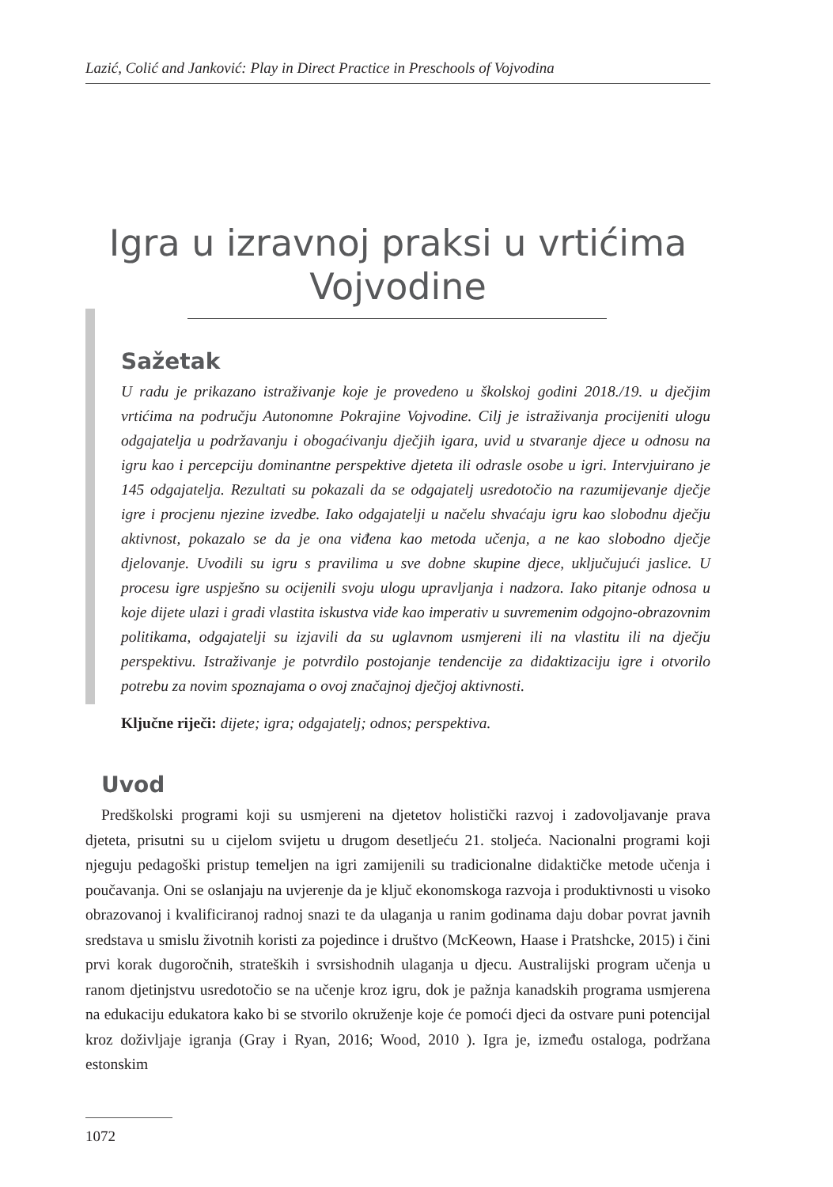Lazić, Colić and Janković: Play in Direct Practice in Preschools of Vojvodina
Igra u izravnoj praksi u vrtićima
Vojvodine
Sažetak
U radu je prikazano istraživanje koje je provedeno u školskoj godini 2018./19. u dječjim vrtićima na području Autonomne Pokrajine Vojvodine. Cilj je istraživanja procijeniti ulogu odgajatelja u podržavanju i obogaćivanju dječjih igara, uvid u stvaranje djece u odnosu na igru kao i percepciju dominantne perspektive djeteta ili odrasle osobe u igri. Intervjuirano je 145 odgajatelja. Rezultati su pokazali da se odgajatelj usredotočio na razumijevanje dječje igre i procjenu njezine izvedbe. Iako odgajatelji u načelu shvaćaju igru kao slobodnu dječju aktivnost, pokazalo se da je ona viđena kao metoda učenja, a ne kao slobodno dječje djelovanje. Uvodili su igru s pravilima u sve dobne skupine djece, uključujući jaslice. U procesu igre uspješno su ocijenili svoju ulogu upravljanja i nadzora. Iako pitanje odnosa u koje dijete ulazi i gradi vlastita iskustva vide kao imperativ u suvremenim odgojno-obrazovnim politikama, odgajatelji su izjavili da su uglavnom usmjereni ili na vlastitu ili na dječju perspektivu. Istraživanje je potvrdilo postojanje tendencije za didaktizaciju igre i otvorilo potrebu za novim spoznajama o ovoj značajnoj dječjoj aktivnosti.
Ključne riječi: dijete; igra; odgajatelj; odnos; perspektiva.
Uvod
Predškolski programi koji su usmjereni na djetetov holistički razvoj i zadovoljavanje prava djeteta, prisutni su u cijelom svijetu u drugom desetljeću 21. stoljeća. Nacionalni programi koji njeguju pedagoški pristup temeljen na igri zamijenili su tradicionalne didaktičke metode učenja i poučavanja. Oni se oslanjaju na uvjerenje da je ključ ekonomskoga razvoja i produktivnosti u visoko obrazovanoj i kvalificiranoj radnoj snazi te da ulaganja u ranim godinama daju dobar povrat javnih sredstava u smislu životnih koristi za pojedince i društvo (McKeown, Haase i Pratshcke, 2015) i čini prvi korak dugoročnih, strateških i svrsishodnih ulaganja u djecu. Australijski program učenja u ranom djetinjstvu usredotočio se na učenje kroz igru, dok je pažnja kanadskih programa usmjerena na edukaciju edukatora kako bi se stvorilo okruženje koje će pomoći djeci da ostvare puni potencijal kroz doživljaje igranja (Gray i Ryan, 2016; Wood, 2010 ). Igra je, između ostaloga, podržana estonskim
1072